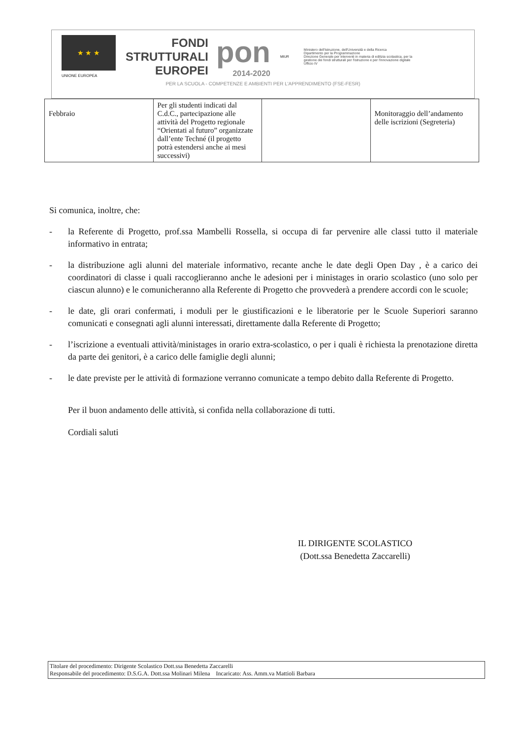★ ★ ★
UNIONE EUROPEA
FONDI
STRUTTURALI
EUROPEI
pon
2014-2020
MIUR
Ministero dell'Istruzione, dell'Università e della Ricerca
Dipartimento per la Programmazione
Direzione Generale per interventi in materia di edilizia scolastica, per la gestione dei fondi strutturali per l'istruzione e per l'innovazione digitale
Ufficio IV
PER LA SCUOLA - COMPETENZE E AMBIENTI PER L'APPRENDIMENTO (FSE-FESR)
| Febbraio | Per gli studenti indicati dal C.d.C., partecipazione alle attività del Progetto regionale “Orientati al futuro” organizzate dall’ente Techné (il progetto potrà estendersi anche ai mesi successivi) | | Monitoraggio dell’andamento delle iscrizioni (Segreteria) |
Si comunica, inoltre, che:
- la Referente di Progetto, prof.ssa Mambelli Rossella, si occupa di far pervenire alle classi tutto il materiale informativo in entrata;
- la distribuzione agli alunni del materiale informativo, recante anche le date degli Open Day , è a carico dei coordinatori di classe i quali raccoglieranno anche le adesioni per i ministages in orario scolastico (uno solo per ciascun alunno) e le comunicheranno alla Referente di Progetto che provvederà a prendere accordi con le scuole;
- le date, gli orari confermati, i moduli per le giustificazioni e le liberatorie per le Scuole Superiori saranno comunicati e consegnati agli alunni interessati, direttamente dalla Referente di Progetto;
- l’iscrizione a eventuali attività/ministages in orario extra-scolastico, o per i quali è richiesta la prenotazione diretta da parte dei genitori, è a carico delle famiglie degli alunni;
- le date previste per le attività di formazione verranno comunicate a tempo debito dalla Referente di Progetto.
Per il buon andamento delle attività, si confida nella collaborazione di tutti.
Cordiali saluti
IL DIRIGENTE SCOLASTICO
(Dott.ssa Benedetta Zaccarelli)
Titolare del procedimento: Dirigente Scolastico Dott.ssa Benedetta Zaccarelli
Responsabile del procedimento: D.S.G.A. Dott.ssa Molinari Milena Incaricato: Ass. Amm.va Mattioli Barbara